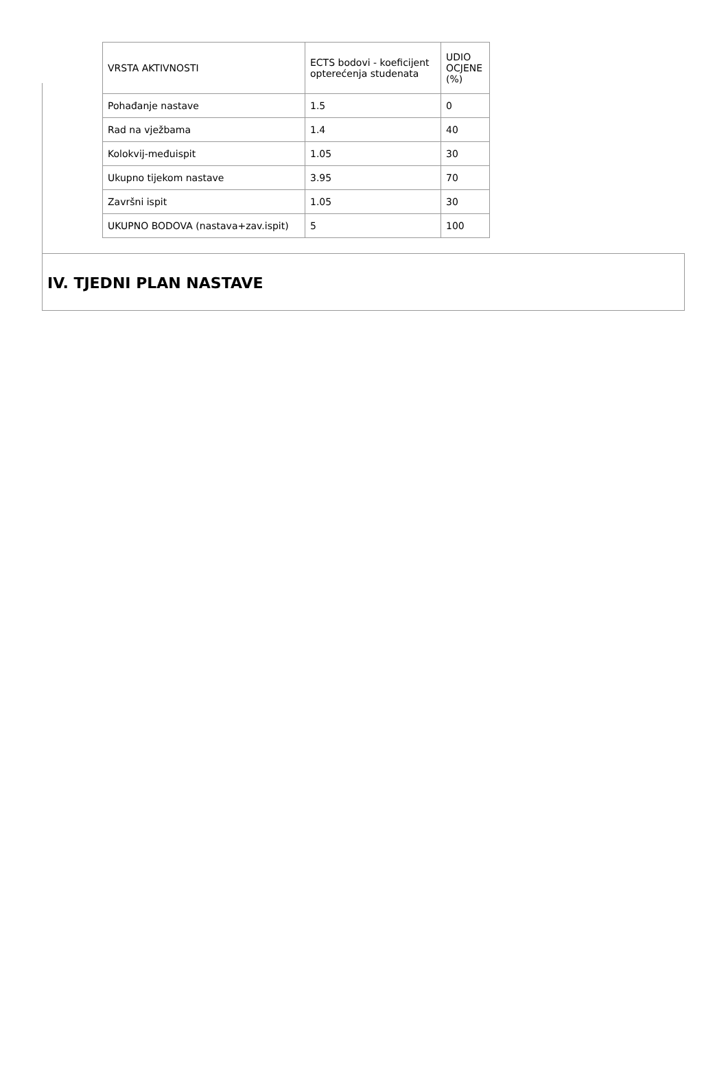| VRSTA AKTIVNOSTI | ECTS bodovi - koeficijent opterećenja studenata | UDIO OCJENE (%) |
| Pohađanje nastave | 1.5 | 0 |
| Rad na vježbama | 1.4 | 40 |
| Kolokvij-međuispit | 1.05 | 30 |
| Ukupno tijekom nastave | 3.95 | 70 |
| Završni ispit | 1.05 | 30 |
| UKUPNO BODOVA (nastava+zav.ispit) | 5 | 100 |
IV. TJEDNI PLAN NASTAVE